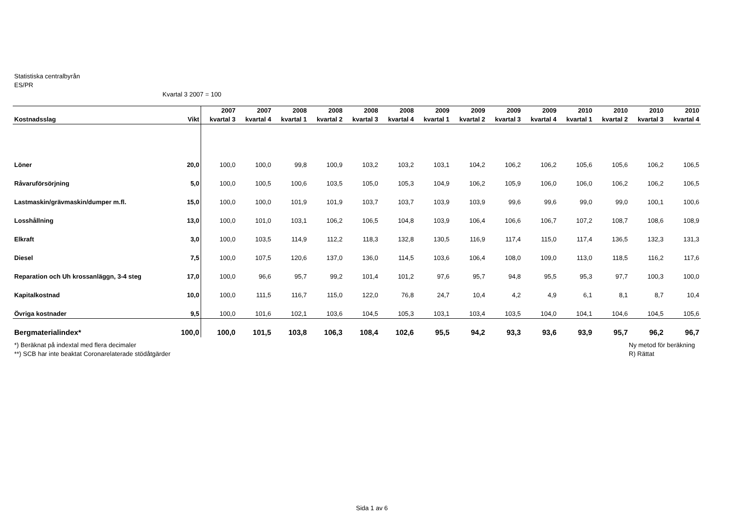Statistiska centralbyrån
ES/PR
Kvartal 3 2007 = 100
| Kostnadsslag | Vikt | 2007 kvartal 3 | 2007 kvartal 4 | 2008 kvartal 1 | 2008 kvartal 2 | 2008 kvartal 3 | 2008 kvartal 4 | 2009 kvartal 1 | 2009 kvartal 2 | 2009 kvartal 3 | 2009 kvartal 4 | 2010 kvartal 1 | 2010 kvartal 2 | 2010 kvartal 3 | 2010 kvartal 4 |
| --- | --- | --- | --- | --- | --- | --- | --- | --- | --- | --- | --- | --- | --- | --- | --- |
| Löner | 20,0 | 100,0 | 100,0 | 99,8 | 100,9 | 103,2 | 103,2 | 103,1 | 104,2 | 106,2 | 106,2 | 105,6 | 105,6 | 106,2 | 106,5 |
| Råvaruförsörjning | 5,0 | 100,0 | 100,5 | 100,6 | 103,5 | 105,0 | 105,3 | 104,9 | 106,2 | 105,9 | 106,0 | 106,0 | 106,2 | 106,2 | 106,5 |
| Lastmaskin/grävmaskin/dumper m.fl. | 15,0 | 100,0 | 100,0 | 101,9 | 101,9 | 103,7 | 103,7 | 103,9 | 103,9 | 99,6 | 99,6 | 99,0 | 99,0 | 100,1 | 100,6 |
| Losshållning | 13,0 | 100,0 | 101,0 | 103,1 | 106,2 | 106,5 | 104,8 | 103,9 | 106,4 | 106,6 | 106,7 | 107,2 | 108,7 | 108,6 | 108,9 |
| Elkraft | 3,0 | 100,0 | 103,5 | 114,9 | 112,2 | 118,3 | 132,8 | 130,5 | 116,9 | 117,4 | 115,0 | 117,4 | 136,5 | 132,3 | 131,3 |
| Diesel | 7,5 | 100,0 | 107,5 | 120,6 | 137,0 | 136,0 | 114,5 | 103,6 | 106,4 | 108,0 | 109,0 | 113,0 | 118,5 | 116,2 | 117,6 |
| Reparation och Uh krossanläggn, 3-4 steg | 17,0 | 100,0 | 96,6 | 95,7 | 99,2 | 101,4 | 101,2 | 97,6 | 95,7 | 94,8 | 95,5 | 95,3 | 97,7 | 100,3 | 100,0 |
| Kapitalkostnad | 10,0 | 100,0 | 111,5 | 116,7 | 115,0 | 122,0 | 76,8 | 24,7 | 10,4 | 4,2 | 4,9 | 6,1 | 8,1 | 8,7 | 10,4 |
| Övriga kostnader | 9,5 | 100,0 | 101,6 | 102,1 | 103,6 | 104,5 | 105,3 | 103,1 | 103,4 | 103,5 | 104,0 | 104,1 | 104,6 | 104,5 | 105,6 |
| Bergmaterialindex* | 100,0 | 100,0 | 101,5 | 103,8 | 106,3 | 108,4 | 102,6 | 95,5 | 94,2 | 93,3 | 93,6 | 93,9 | 95,7 | 96,2 | 96,7 |
*) Beräknat på indextal med flera decimaler
**) SCB har inte beaktat Coronarelaterade stödåtgärder
Ny metod för beräkning
R) Rättat
Sida 1 av 6